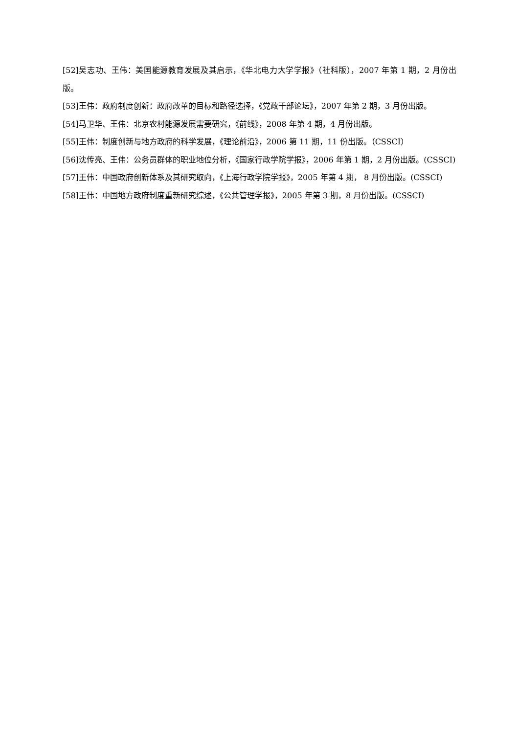[52]吴志功、王伟：美国能源教育发展及其启示，《华北电力大学学报》（社科版），2007 年第 1 期，2 月份出版。
[53]王伟：政府制度创新：政府改革的目标和路径选择，《党政干部论坛》，2007 年第 2 期，3 月份出版。
[54]马卫华、王伟：北京农村能源发展需要研究，《前线》，2008 年第 4 期，4 月份出版。
[55]王伟：制度创新与地方政府的科学发展，《理论前沿》，2006 第 11 期，11 份出版。（CSSCI）
[56]沈传亮、王伟：公务员群体的职业地位分析，《国家行政学院学报》，2006 年第 1 期，2 月份出版。(CSSCI)
[57]王伟：中国政府创新体系及其研究取向，《上海行政学院学报》，2005 年第 4 期， 8 月份出版。(CSSCI)
[58]王伟：中国地方政府制度重新研究综述，《公共管理学报》，2005 年第 3 期，8 月份出版。(CSSCI)